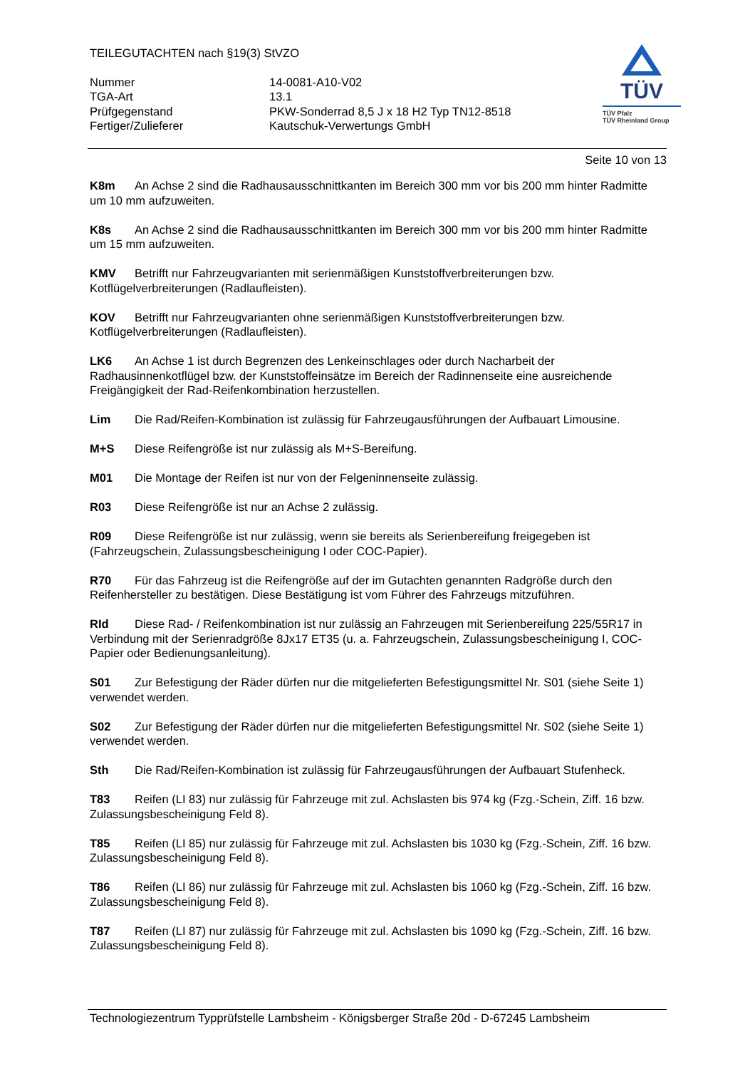TEILEGUTACHTEN nach §19(3) StVZO
Nummer
14-0081-A10-V02
TGA-Art
13.1
Prüfgegenstand
PKW-Sonderrad 8,5 J x 18 H2 Typ TN12-8518
Fertiger/Zulieferer
Kautschuk-Verwertungs GmbH
TÜV
TÜV Pfalz
TÜV Rheinland Group
Seite 10 von 13
K8m An Achse 2 sind die Radhausausschnittkanten im Bereich 300 mm vor bis 200 mm hinter Radmitte um 10 mm aufzuweiten.
K8s An Achse 2 sind die Radhausausschnittkanten im Bereich 300 mm vor bis 200 mm hinter Radmitte um 15 mm aufzuweiten.
KMV Betrifft nur Fahrzeugvarianten mit serienmäßigen Kunststoffverbreiterungen bzw. Kotflügelverbreiterungen (Radlaufleisten).
KOV Betrifft nur Fahrzeugvarianten ohne serienmäßigen Kunststoffverbreiterungen bzw. Kotflügelverbreiterungen (Radlaufleisten).
LK6 An Achse 1 ist durch Begrenzen des Lenkeinschlages oder durch Nacharbeit der Radhausinnenkotflügel bzw. der Kunststoffeinsätze im Bereich der Radinnenseite eine ausreichende Freigängigkeit der Rad-Reifenkombination herzustellen.
Lim Die Rad/Reifen-Kombination ist zulässig für Fahrzeugausführungen der Aufbauart Limousine.
M+S Diese Reifengröße ist nur zulässig als M+S-Bereifung.
M01 Die Montage der Reifen ist nur von der Felgeninnenseite zulässig.
R03 Diese Reifengröße ist nur an Achse 2 zulässig.
R09 Diese Reifengröße ist nur zulässig, wenn sie bereits als Serienbereifung freigegeben ist (Fahrzeugschein, Zulassungsbescheinigung I oder COC-Papier).
R70 Für das Fahrzeug ist die Reifengröße auf der im Gutachten genannten Radgröße durch den Reifenhersteller zu bestätigen. Diese Bestätigung ist vom Führer des Fahrzeugs mitzuführen.
RId Diese Rad- / Reifenkombination ist nur zulässig an Fahrzeugen mit Serienbereifung 225/55R17 in Verbindung mit der Serienradgröße 8Jx17 ET35 (u. a. Fahrzeugschein, Zulassungsbescheinigung I, COC-Papier oder Bedienungsanleitung).
S01 Zur Befestigung der Räder dürfen nur die mitgelieferten Befestigungsmittel Nr. S01 (siehe Seite 1) verwendet werden.
S02 Zur Befestigung der Räder dürfen nur die mitgelieferten Befestigungsmittel Nr. S02 (siehe Seite 1) verwendet werden.
Sth Die Rad/Reifen-Kombination ist zulässig für Fahrzeugausführungen der Aufbauart Stufenheck.
T83 Reifen (LI 83) nur zulässig für Fahrzeuge mit zul. Achslasten bis 974 kg (Fzg.-Schein, Ziff. 16 bzw. Zulassungsbescheinigung Feld 8).
T85 Reifen (LI 85) nur zulässig für Fahrzeuge mit zul. Achslasten bis 1030 kg (Fzg.-Schein, Ziff. 16 bzw. Zulassungsbescheinigung Feld 8).
T86 Reifen (LI 86) nur zulässig für Fahrzeuge mit zul. Achslasten bis 1060 kg (Fzg.-Schein, Ziff. 16 bzw. Zulassungsbescheinigung Feld 8).
T87 Reifen (LI 87) nur zulässig für Fahrzeuge mit zul. Achslasten bis 1090 kg (Fzg.-Schein, Ziff. 16 bzw. Zulassungsbescheinigung Feld 8).
Technologiezentrum Typprüfstelle Lambsheim - Königsberger Straße 20d - D-67245 Lambsheim